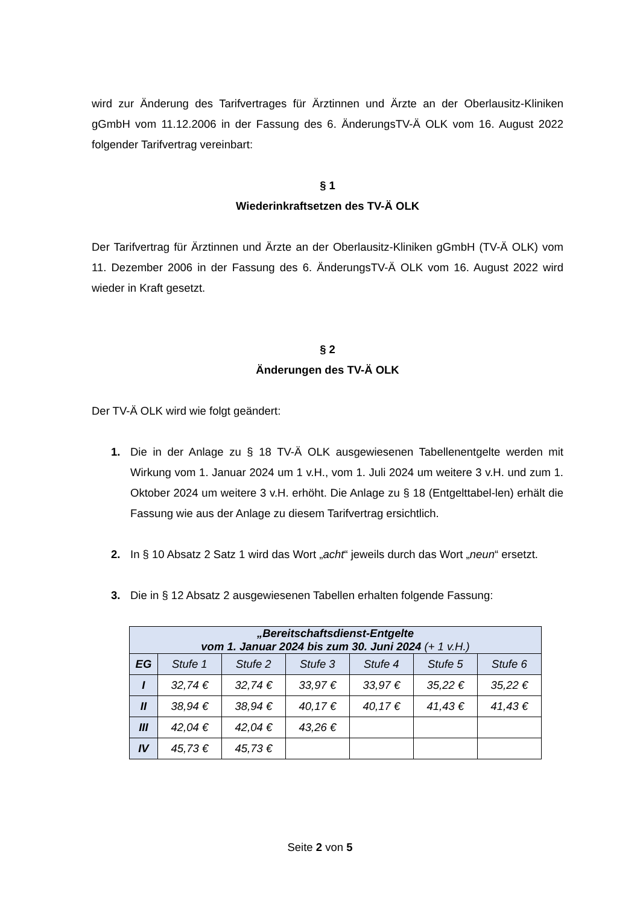wird zur Änderung des Tarifvertrages für Ärztinnen und Ärzte an der Oberlausitz-Kliniken gGmbH vom 11.12.2006 in der Fassung des 6. ÄnderungsTV-Ä OLK vom 16. August 2022 folgender Tarifvertrag vereinbart:
§ 1
Wiederinkraftsetzen des TV-Ä OLK
Der Tarifvertrag für Ärztinnen und Ärzte an der Oberlausitz-Kliniken gGmbH (TV-Ä OLK) vom 11. Dezember 2006 in der Fassung des 6. ÄnderungsTV-Ä OLK vom 16. August 2022 wird wieder in Kraft gesetzt.
§ 2
Änderungen des TV-Ä OLK
Der TV-Ä OLK wird wie folgt geändert:
1. Die in der Anlage zu § 18 TV-Ä OLK ausgewiesenen Tabellenentgelte werden mit Wirkung vom 1. Januar 2024 um 1 v.H., vom 1. Juli 2024 um weitere 3 v.H. und zum 1. Oktober 2024 um weitere 3 v.H. erhöht. Die Anlage zu § 18 (Entgelttabel-len) erhält die Fassung wie aus der Anlage zu diesem Tarifvertrag ersichtlich.
2. In § 10 Absatz 2 Satz 1 wird das Wort „acht“ jeweils durch das Wort „neun“ ersetzt.
3. Die in § 12 Absatz 2 ausgewiesenen Tabellen erhalten folgende Fassung:
| „Bereitschaftsdienst-Entgelte vom 1. Januar 2024 bis zum 30. Juni 2024 (+ 1 v.H.) | | | | | | |
| --- | --- | --- | --- | --- | --- | --- |
| EG | Stufe 1 | Stufe 2 | Stufe 3 | Stufe 4 | Stufe 5 | Stufe 6 |
| I | 32,74 € | 32,74 € | 33,97 € | 33,97 € | 35,22 € | 35,22 € |
| II | 38,94 € | 38,94 € | 40,17 € | 40,17 € | 41,43 € | 41,43 € |
| III | 42,04 € | 42,04 € | 43,26 € | | | |
| IV | 45,73 € | 45,73 € | | | | |
Seite 2 von 5